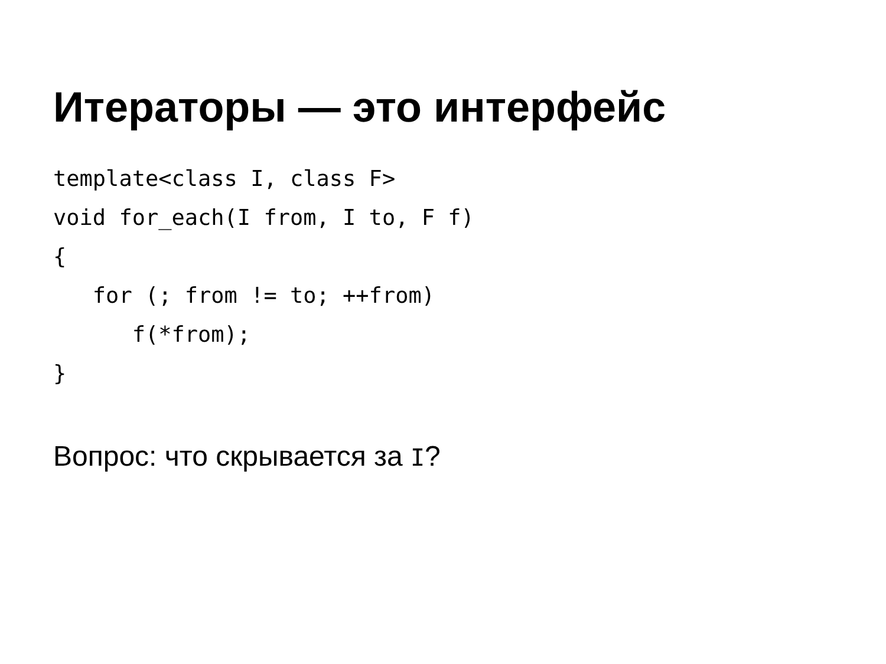Итераторы — это интерфейс
template<class I, class F>
void for_each(I from, I to, F f)
{
   for (; from != to; ++from)
      f(*from);
}
Вопрос: что скрывается за I?